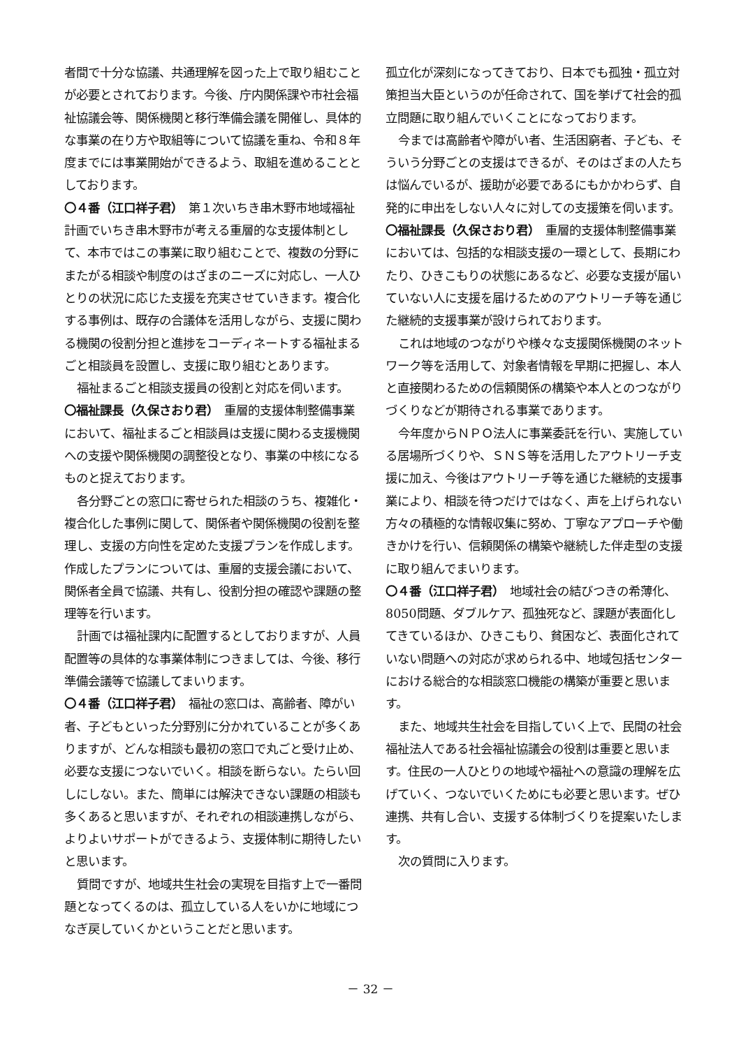者間で十分な協議、共通理解を図った上で取り組むことが必要とされております。今後、庁内関係課や市社会福祉協議会等、関係機関と移行準備会議を開催し、具体的な事業の在り方や取組等について協議を重ね、令和８年度までには事業開始ができるよう、取組を進めることとしております。
〇４番（江口祥子君）　第１次いちき串木野市地域福祉計画でいちき串木野市が考える重層的な支援体制として、本市ではこの事業に取り組むことで、複数の分野にまたがる相談や制度のはざまのニーズに対応し、一人ひとりの状況に応じた支援を充実させていきます。複合化する事例は、既存の合議体を活用しながら、支援に関わる機関の役割分担と進捗をコーディネートする福祉まるごと相談員を設置し、支援に取り組むとあります。
福祉まるごと相談支援員の役割と対応を伺います。
〇福祉課長（久保さおり君）　重層的支援体制整備事業において、福祉まるごと相談員は支援に関わる支援機関への支援や関係機関の調整役となり、事業の中核になるものと捉えております。
各分野ごとの窓口に寄せられた相談のうち、複雑化・複合化した事例に関して、関係者や関係機関の役割を整理し、支援の方向性を定めた支援プランを作成します。作成したプランについては、重層的支援会議において、関係者全員で協議、共有し、役割分担の確認や課題の整理等を行います。
計画では福祉課内に配置するとしておりますが、人員配置等の具体的な事業体制につきましては、今後、移行準備会議等で協議してまいります。
〇４番（江口祥子君）　福祉の窓口は、高齢者、障がい者、子どもといった分野別に分かれていることが多くありますが、どんな相談も最初の窓口で丸ごと受け止め、必要な支援につないでいく。相談を断らない。たらい回しにしない。また、簡単には解決できない課題の相談も多くあると思いますが、それぞれの相談連携しながら、よりよいサポートができるよう、支援体制に期待したいと思います。
質問ですが、地域共生社会の実現を目指す上で一番問題となってくるのは、孤立している人をいかに地域につなぎ戻していくかということだと思います。
孤立化が深刻になってきており、日本でも孤独・孤立対策担当大臣というのが任命されて、国を挙げて社会的孤立問題に取り組んでいくことになっております。
今までは高齢者や障がい者、生活困窮者、子ども、そういう分野ごとの支援はできるが、そのはざまの人たちは悩んでいるが、援助が必要であるにもかかわらず、自発的に申出をしない人々に対しての支援策を伺います。
〇福祉課長（久保さおり君）　重層的支援体制整備事業においては、包括的な相談支援の一環として、長期にわたり、ひきこもりの状態にあるなど、必要な支援が届いていない人に支援を届けるためのアウトリーチ等を通じた継続的支援事業が設けられております。
これは地域のつながりや様々な支援関係機関のネットワーク等を活用して、対象者情報を早期に把握し、本人と直接関わるための信頼関係の構築や本人とのつながりづくりなどが期待される事業であります。
今年度からＮＰＯ法人に事業委託を行い、実施している居場所づくりや、ＳＮＳ等を活用したアウトリーチ支援に加え、今後はアウトリーチ等を通じた継続的支援事業により、相談を待つだけではなく、声を上げられない方々の積極的な情報収集に努め、丁寧なアプローチや働きかけを行い、信頼関係の構築や継続した伴走型の支援に取り組んでまいります。
〇４番（江口祥子君）　地域社会の結びつきの希薄化、8050問題、ダブルケア、孤独死など、課題が表面化してきているほか、ひきこもり、貧困など、表面化されていない問題への対応が求められる中、地域包括センターにおける総合的な相談窓口機能の構築が重要と思います。
また、地域共生社会を目指していく上で、民間の社会福祉法人である社会福祉協議会の役割は重要と思います。住民の一人ひとりの地域や福祉への意識の理解を広げていく、つないでいくためにも必要と思います。ぜひ連携、共有し合い、支援する体制づくりを提案いたします。
次の質問に入ります。
－ 32 －